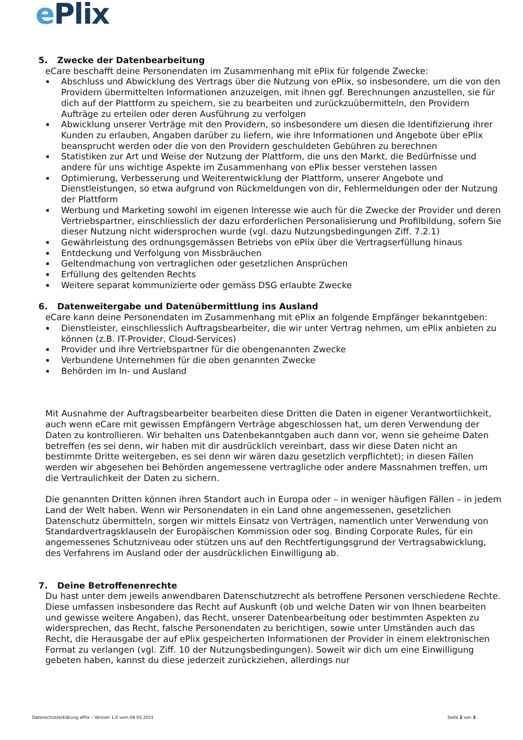ePlix
5. Zwecke der Datenbearbeitung
eCare beschafft deine Personendaten im Zusammenhang mit ePlix für folgende Zwecke:
Abschluss und Abwicklung des Vertrags über die Nutzung von ePlix, so insbesondere, um die von den Providern übermittelten Informationen anzuzeigen, mit ihnen ggf. Berechnungen anzustellen, sie für dich auf der Plattform zu speichern, sie zu bearbeiten und zurückzuübermitteln, den Providern Aufträge zu erteilen oder deren Ausführung zu verfolgen
Abwicklung unserer Verträge mit den Providern, so insbesondere um diesen die Identifizierung ihrer Kunden zu erlauben, Angaben darüber zu liefern, wie ihre Informationen und Angebote über ePlix beansprucht werden oder die von den Providern geschuldeten Gebühren zu berechnen
Statistiken zur Art und Weise der Nutzung der Plattform, die uns den Markt, die Bedürfnisse und andere für uns wichtige Aspekte im Zusammenhang von ePlix besser verstehen lassen
Optimierung, Verbesserung und Weiterentwicklung der Plattform, unserer Angebote und Dienstleistungen, so etwa aufgrund von Rückmeldungen von dir, Fehlermeldungen oder der Nutzung der Plattform
Werbung und Marketing sowohl im eigenen Interesse wie auch für die Zwecke der Provider und deren Vertriebspartner, einschliesslich der dazu erforderlichen Personalisierung und Profilbildung, sofern Sie dieser Nutzung nicht widersprochen wurde (vgl. dazu Nutzungsbedingungen Ziff. 7.2.1)
Gewährleistung des ordnungsgemässen Betriebs von ePlix über die Vertragserfüllung hinaus
Entdeckung und Verfolgung von Missbräuchen
Geltendmachung von vertraglichen oder gesetzlichen Ansprüchen
Erfüllung des geltenden Rechts
Weitere separat kommunizierte oder gemäss DSG erlaubte Zwecke
6. Datenweitergabe und Datenübermittlung ins Ausland
eCare kann deine Personendaten im Zusammenhang mit ePlix an folgende Empfänger bekanntgeben:
Dienstleister, einschliesslich Auftragsbearbeiter, die wir unter Vertrag nehmen, um ePlix anbieten zu können (z.B. IT-Provider, Cloud-Services)
Provider und ihre Vertriebspartner für die obengenannten Zwecke
Verbundene Unternehmen für die oben genannten Zwecke
Behörden im In- und Ausland
Mit Ausnahme der Auftragsbearbeiter bearbeiten diese Dritten die Daten in eigener Verantwortlichkeit, auch wenn eCare mit gewissen Empfängern Verträge abgeschlossen hat, um deren Verwendung der Daten zu kontrollieren. Wir behalten uns Datenbekanntgaben auch dann vor, wenn sie geheime Daten betreffen (es sei denn, wir haben mit dir ausdrücklich vereinbart, dass wir diese Daten nicht an bestimmte Dritte weitergeben, es sei denn wir wären dazu gesetzlich verpflichtet); in diesen Fällen werden wir abgesehen bei Behörden angemessene vertragliche oder andere Massnahmen treffen, um die Vertraulichkeit der Daten zu sichern.
Die genannten Dritten können ihren Standort auch in Europa oder – in weniger häufigen Fällen – in jedem Land der Welt haben. Wenn wir Personendaten in ein Land ohne angemessenen, gesetzlichen Datenschutz übermitteln, sorgen wir mittels Einsatz von Verträgen, namentlich unter Verwendung von Standardvertragsklauseln der Europäischen Kommission oder sog. Binding Corporate Rules, für ein angemessenes Schutzniveau oder stützen uns auf den Rechtfertigungsgrund der Vertragsabwicklung, des Verfahrens im Ausland oder der ausdrücklichen Einwilligung ab.
7. Deine Betroffenenrechte
Du hast unter dem jeweils anwendbaren Datenschutzrecht als betroffene Personen verschiedene Rechte. Diese umfassen insbesondere das Recht auf Auskunft (ob und welche Daten wir von Ihnen bearbeiten und gewisse weitere Angaben), das Recht, unserer Datenbearbeitung oder bestimmten Aspekten zu widersprechen, das Recht, falsche Personendaten zu berichtigen, sowie unter Umständen auch das Recht, die Herausgabe der auf ePlix gespeicherten Informationen der Provider in einem elektronischen Format zu verlangen (vgl. Ziff. 10 der Nutzungsbedingungen). Soweit wir dich um eine Einwilligung gebeten haben, kannst du diese jederzeit zurückziehen, allerdings nur
Datenschutzerklärung ePlix – Version 1.0 vom 09.03.2021 Seite 2 von 3